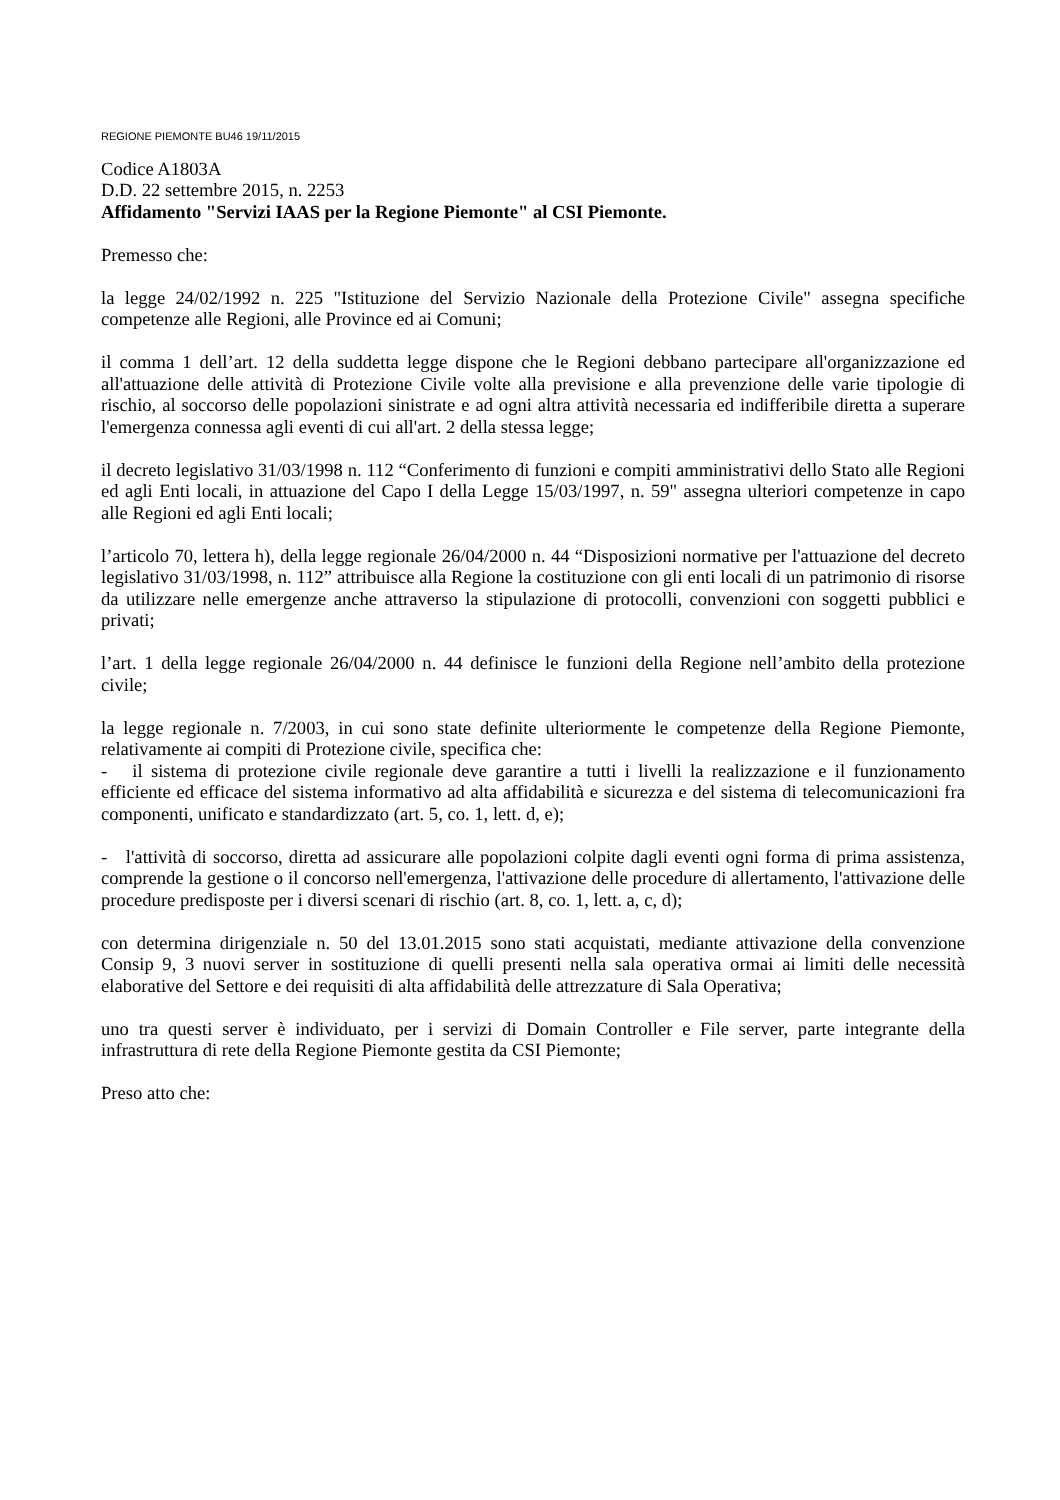REGIONE PIEMONTE BU46 19/11/2015
Codice A1803A
D.D. 22 settembre 2015, n. 2253
Affidamento "Servizi IAAS per la Regione Piemonte" al CSI Piemonte.
Premesso che:
la legge 24/02/1992 n. 225 "Istituzione del Servizio Nazionale della Protezione Civile" assegna specifiche competenze alle Regioni, alle Province ed ai Comuni;
il comma 1 dell’art. 12 della suddetta legge dispone che le Regioni debbano partecipare all'organizzazione ed all'attuazione delle attività di Protezione Civile volte alla previsione e alla prevenzione delle varie tipologie di rischio, al soccorso delle popolazioni sinistrate e ad ogni altra attività necessaria ed indifferibile diretta a superare l'emergenza connessa agli eventi di cui all'art. 2 della stessa legge;
il decreto legislativo 31/03/1998 n. 112 “Conferimento di funzioni e compiti amministrativi dello Stato alle Regioni ed agli Enti locali, in attuazione del Capo I della Legge 15/03/1997, n. 59" assegna ulteriori competenze in capo alle Regioni ed agli Enti locali;
l’articolo 70, lettera h), della legge regionale 26/04/2000 n. 44 “Disposizioni normative per l'attuazione del decreto legislativo 31/03/1998, n. 112” attribuisce alla Regione la costituzione con gli enti locali di un patrimonio di risorse da utilizzare nelle emergenze anche attraverso la stipulazione di protocolli, convenzioni con soggetti pubblici e privati;
l’art. 1 della legge regionale 26/04/2000 n. 44 definisce le funzioni della Regione nell’ambito della protezione civile;
la legge regionale n. 7/2003, in cui sono state definite ulteriormente le competenze della Regione Piemonte, relativamente ai compiti di Protezione civile, specifica che:
- il sistema di protezione civile regionale deve garantire a tutti i livelli la realizzazione e il funzionamento efficiente ed efficace del sistema informativo ad alta affidabilità e sicurezza e del sistema di telecomunicazioni fra componenti, unificato e standardizzato (art. 5, co. 1, lett. d, e);
- l'attività di soccorso, diretta ad assicurare alle popolazioni colpite dagli eventi ogni forma di prima assistenza, comprende la gestione o il concorso nell'emergenza, l'attivazione delle procedure di allertamento, l'attivazione delle procedure predisposte per i diversi scenari di rischio (art. 8, co. 1, lett. a, c, d);
con determina dirigenziale n. 50 del 13.01.2015 sono stati acquistati, mediante attivazione della convenzione Consip 9, 3 nuovi server in sostituzione di quelli presenti nella sala operativa ormai ai limiti delle necessità elaborative del Settore e dei requisiti di alta affidabilità delle attrezzature di Sala Operativa;
uno tra questi server è individuato, per i servizi di Domain Controller e File server, parte integrante della infrastruttura di rete della Regione Piemonte gestita da CSI Piemonte;
Preso atto che: